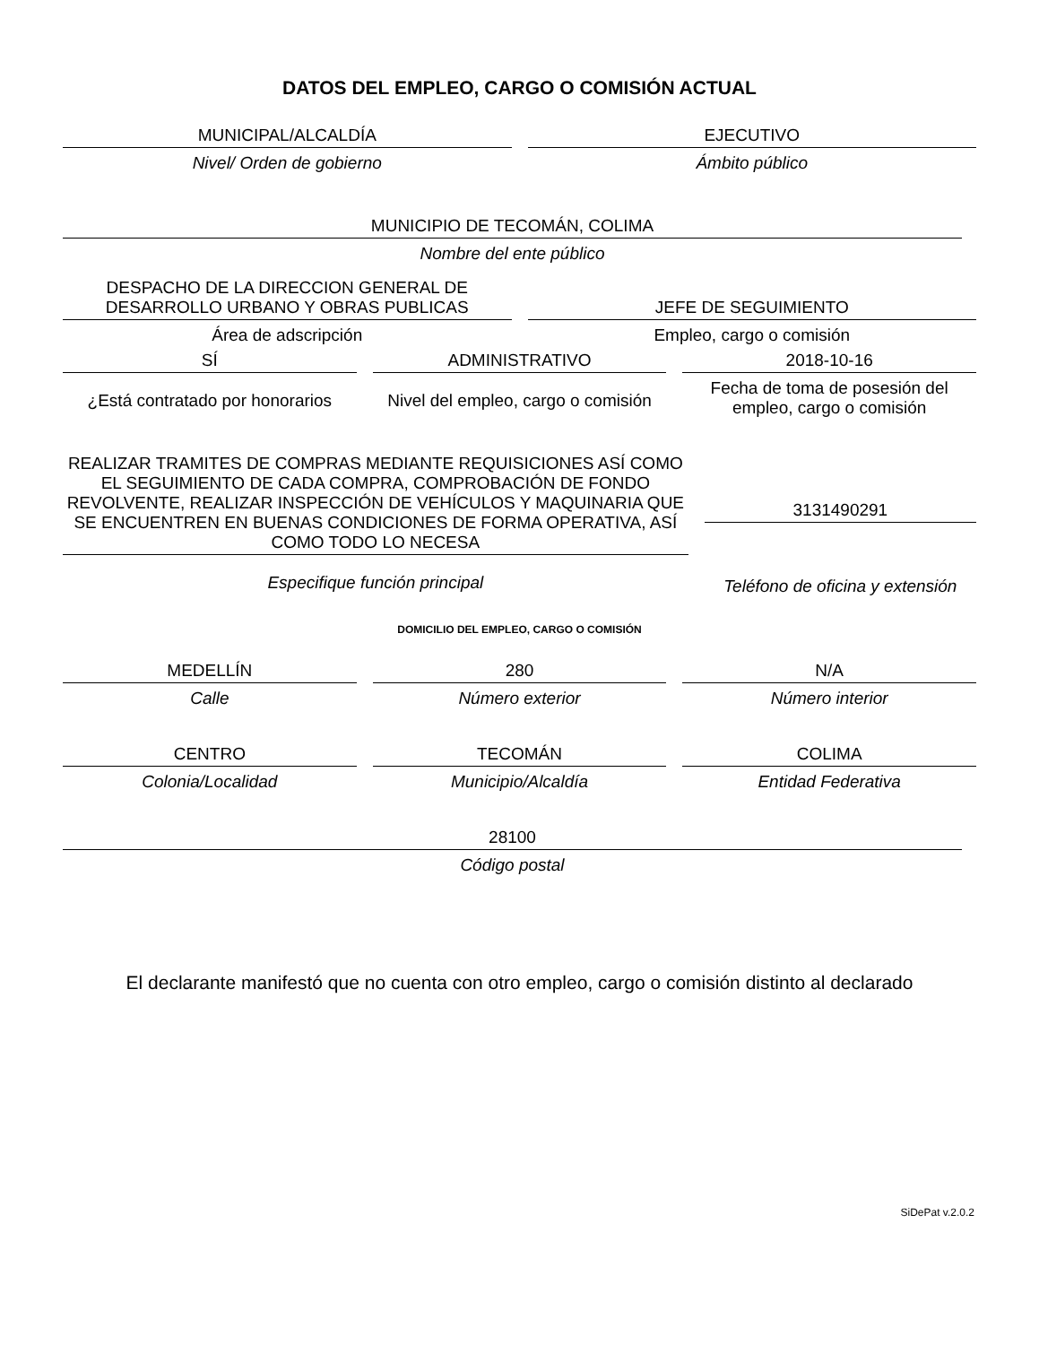DATOS DEL EMPLEO, CARGO O COMISIÓN ACTUAL
MUNICIPAL/ALCALDÍA
Nivel/ Orden de gobierno
EJECUTIVO
Ámbito público
MUNICIPIO DE TECOMÁN, COLIMA
Nombre del ente público
DESPACHO DE LA DIRECCION GENERAL DE
DESARROLLO URBANO Y OBRAS PUBLICAS
JEFE DE SEGUIMIENTO
Área de adscripción
Empleo, cargo o comisión
SÍ
¿Está contratado por honorarios
ADMINISTRATIVO
Nivel del empleo, cargo o comisión
2018-10-16
Fecha de toma de posesión del empleo, cargo o comisión
REALIZAR TRAMITES DE COMPRAS MEDIANTE REQUISICIONES ASÍ COMO EL SEGUIMIENTO DE CADA COMPRA, COMPROBACIÓN DE FONDO REVOLVENTE, REALIZAR INSPECCIÓN DE VEHÍCULOS Y MAQUINARIA QUE SE ENCUENTREN EN BUENAS CONDICIONES DE FORMA OPERATIVA, ASÍ COMO TODO LO NECESA
Especifique función principal
3131490291
Teléfono de oficina y extensión
DOMICILIO DEL EMPLEO, CARGO O COMISIÓN
MEDELLÍN
Calle
280
Número exterior
N/A
Número interior
CENTRO
Colonia/Localidad
TECOMÁN
Municipio/Alcaldía
COLIMA
Entidad Federativa
28100
Código postal
El declarante manifestó que no cuenta con otro empleo, cargo o comisión distinto al declarado
SiDePat v.2.0.2